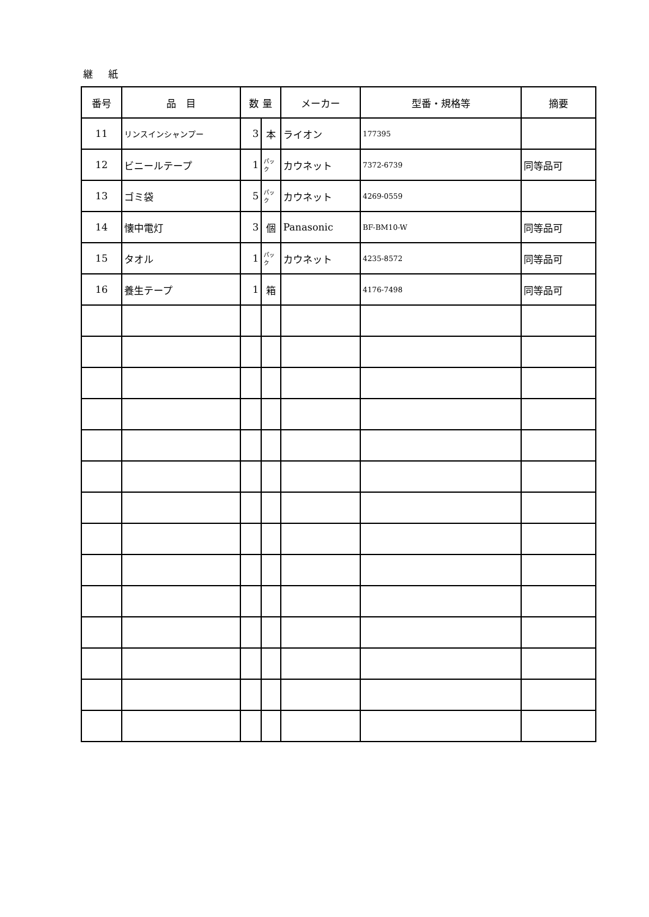継 紙
| 番号 | 品 目 | 数 量 | | メーカー | 型番・規格等 | 摘要 |
| --- | --- | --- | --- | --- | --- | --- |
| 11 | リンスインシャンプー | 3 | 本 | ライオン | 177395 | |
| 12 | ビニールテープ | 1 | パック | カウネット | 7372-6739 | 同等品可 |
| 13 | ゴミ袋 | 5 | パック | カウネット | 4269-0559 | |
| 14 | 懐中電灯 | 3 | 個 | Panasonic | BF-BM10-W | 同等品可 |
| 15 | タオル | 1 | パック | カウネット | 4235-8572 | 同等品可 |
| 16 | 養生テープ | 1 | 箱 | | 4176-7498 | 同等品可 |